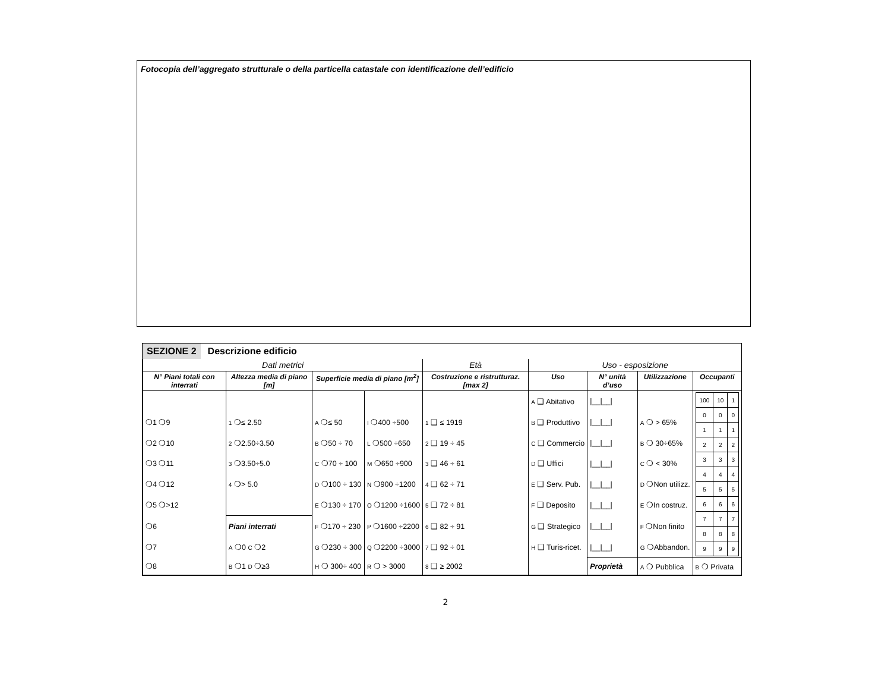Fotocopia dell’aggregato strutturale o della particella catastale con identificazione dell’edificio
SEZIONE 2 Descrizione edificio
| Dati metrici | | | | Età | Uso - esposizione | | | |
| --- | --- | --- | --- | --- | --- | --- | --- | --- |
| N° Piani totali con interrati | Altezza media di piano [m] | Superficie media di piano [m<sup>2</sup>] | | Costruzione e ristrutturaz. [max 2] | Uso | N° unità d’uso | Utilizzazione | Occupanti |
| | | | | | A ❑ Abitativo | /__/__/ | | / 100 / 10 / 1 / / 0 / 0 / 0 / / 1 / 1 / 1 / / 2 / 2 / 2 / / 3 / 3 / 3 / / 4 / 4 / 4 / / 5 / 5 / 5 / / 6 / 6 / 6 / / 7 / 7 / 7 / / 8 / 8 / 8 / / 9 / 9 / 9 / |
| ❍1 ❍9 | 1 ❍≤ 2.50 | A ❍≤ 50 | I ❍400 ÷500 | 1 ❑ ≤ 1919 | B ❑ Produttivo | /__/__/ | A ❍ > 65% | |
| ❍2 ❍10 | 2 ❍2.50÷3.50 | B ❍50 ÷ 70 | L ❍500 ÷650 | 2 ❑ 19 ÷ 45 | C ❑ Commercio | /__/__/ | B ❍ 30÷65% | |
| ❍3 ❍11 | 3 ❍3.50÷5.0 | C ❍70 ÷ 100 | M ❍650 ÷900 | 3 ❑ 46 ÷ 61 | D ❑ Uffici | /__/__/ | C ❍ < 30% | |
| ❍4 ❍12 | 4 ❍> 5.0 | D ❍100 ÷ 130 | N ❍900 ÷1200 | 4 ❑ 62 ÷ 71 | E ❑ Serv. Pub. | /__/__/ | D ❍Non utilizz. | |
| ❍5 ❍>12 | | E ❍130 ÷ 170 | O ❍1200 ÷1600 | 5 ❑ 72 ÷ 81 | F ❑ Deposito | /__/__/ | E ❍In costruz. | |
| ❍6 | Piani interrati | F ❍170 ÷ 230 | P ❍1600 ÷2200 | 6 ❑ 82 ÷ 91 | G ❑ Strategico | /__/__/ | F ❍Non finito | |
| ❍7 | A ❍0 C ❍2 | G ❍230 ÷ 300 | Q ❍2200 ÷3000 | 7 ❑ 92 ÷ 01 | H ❑ Turis-ricet. | /__/__/ | G ❍Abbandon. | |
| ❍8 | B ❍1 D ❍≥3 | H ❍ 300÷ 400 | R ❍ > 3000 | 8 ❑ ≥ 2002 | | Proprietà | A ❍ Pubblica | B ❍ Privata |
2